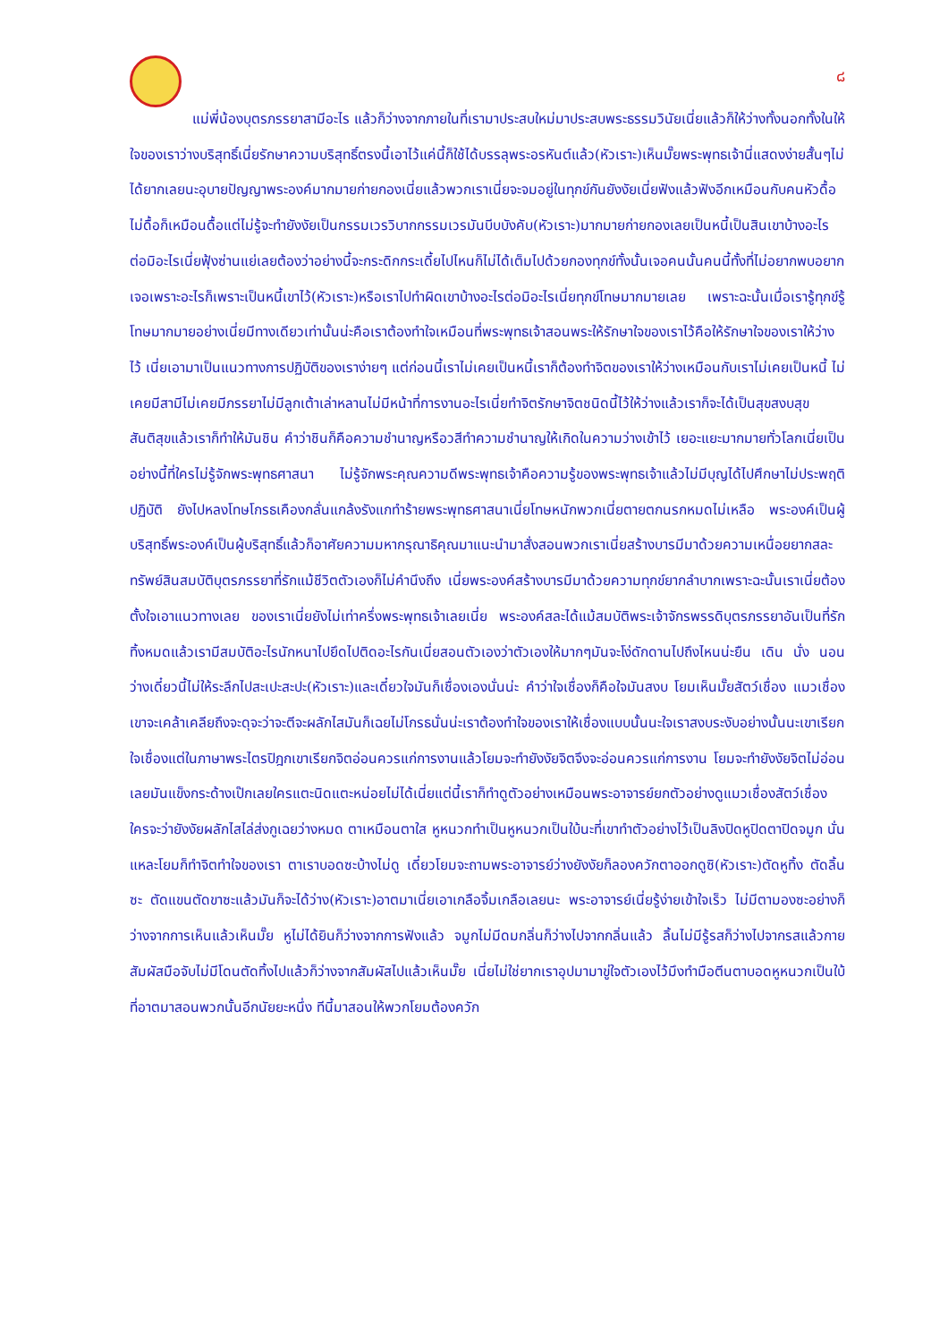๘
แม่พี่น้องบุตรภรรยาสามีอะไร แล้วก็ว่างจากภายในที่เรามาประสบใหม่มาประสบพระธรรมวินัยเนี่ยแล้วก็ให้ว่างทั้งนอกทั้งในให้ใจของเราว่างบริสุทธิ์เนี่ยรักษาความบริสุทธิ์ตรงนี้เอาไว้แค่นี้ก็ใช้ได้บรรลุพระอรหันต์แล้ว(หัวเราะ)เห็นมั๊ยพระพุทธเจ้านี่แสดงง่ายสั้นๆไม่ได้ยากเลยนะอุบายปัญญาพระองค์มากมายก่ายกองเนี่ยแล้วพวกเราเนี่ยจะจมอยู่ในทุกข์กันยังงัยเนี่ยฟังแล้วฟังอีกเหมือนกับคนหัวดื้อไม่ดื้อก็เหมือนดื้อแต่ไม่รู้จะทำยังงัยเป็นกรรมเวรวิบากกรรมเวรมันบีบบังคับ(หัวเราะ)มากมายก่ายกองเลยเป็นหนี้เป็นสินเขาบ้างอะไรต่อมิอะไรเนี่ยฟุ้งซ่านแย่เลยต้องว่าอย่างนี้จะกระดิกกระเดี้ยไปไหนก็ไม่ได้เต็มไปด้วยกองทุกข์ทั้งนั้นเจอคนนั้นคนนี้ทั้งที่ไม่อยากพบอยากเจอเพราะอะไรก็เพราะเป็นหนี้เขาไว้(หัวเราะ)หรือเราไปทำผิดเขาบ้างอะไรต่อมิอะไรเนี่ยทุกข์โทษมากมายเลย เพราะฉะนั้นเมื่อเรารู้ทุกข์รู้โทษมากมายอย่างเนี่ยมีทางเดียวเท่านั้นน่ะคือเราต้องทำใจเหมือนที่พระพุทธเจ้าสอนพระให้รักษาใจของเราไว้คือให้รักษาใจของเราให้ว่างไว้ เนี่ยเอามาเป็นแนวทางการปฏิบัติของเราง่ายๆ แต่ก่อนนี้เราไม่เคยเป็นหนี้เราก็ต้องทำจิตของเราให้ว่างเหมือนกับเราไม่เคยเป็นหนี้ ไม่เคยมีสามีไม่เคยมีภรรยาไม่มีลูกเต้าเล่าหลานไม่มีหน้าที่การงานอะไรเนี่ยทำจิตรักษาจิตชนิดนี้ไว้ให้ว่างแล้วเราก็จะได้เป็นสุขสงบสุขสันติสุขแล้วเราก็ทำให้มันชิน คำว่าชินก็คือความชำนาญหรือวสีทำความชำนาญให้เกิดในความว่างเข้าไว้ เยอะแยะมากมายทั่วโลกเนี่ยเป็นอย่างนี้ที่ใครไม่รู้จักพระพุทธศาสนา ไม่รู้จักพระคุณความดีพระพุทธเจ้าคือความรู้ของพระพุทธเจ้าแล้วไม่มีบุญได้ไปศึกษาไม่ประพฤติปฏิบัติ ยังไปหลงโทษโกรธเคืองกลั่นแกล้งรังแกทำร้ายพระพุทธศาสนาเนี่ยโทษหนักพวกเนี่ยตายตกนรกหมดไม่เหลือ พระองค์เป็นผู้บริสุทธิ์พระองค์เป็นผู้บริสุทธิ์แล้วก็อาศัยความมหากรุณาธิคุณมาแนะนำมาสั่งสอนพวกเราเนี่ยสร้างบารมีมาด้วยความเหนื่อยยากสละทรัพย์สินสมบัติบุตรภรรยาที่รักแม้ชีวิตตัวเองก็ไม่คำนึงถึง เนี่ยพระองค์สร้างบารมีมาด้วยความทุกข์ยากลำบากเพราะฉะนั้นเราเนี่ยต้องตั้งใจเอาแนวทางเลย ของเราเนี่ยยังไม่เท่าครึ่งพระพุทธเจ้าเลยเนี่ย พระองค์สละได้แม้สมบัติพระเจ้าจักรพรรดิบุตรภรรยาอันเป็นที่รักทิ้งหมดแล้วเรามีสมบัติอะไรนักหนาไปยึดไปติดอะไรกันเนี่ยสอนตัวเองว่าตัวเองให้มากๆมันจะโง่ดักดานไปถึงไหนน่ะยืน เดิน นั่ง นอนว่างเดี๋ยวนี้ไม่ให้ระลึกไปสะเปะสะปะ(หัวเราะ)และเดี๋ยวใจมันก็เชื่องเองนั่นน่ะ คำว่าใจเชื่องก็คือใจมันสงบ โยมเห็นมั๊ยสัตว์เชื่อง แมวเชื่องเขาจะเคล้าเคลียถึงจะดุจะว่าจะตีจะผลักไสมันก็เฉยไม่โกรธนั่นน่ะเราต้องทำใจของเราให้เชื่องแบบนั้นนะใจเราสงบระงับอย่างนั้นนะเขาเรียกใจเชื่องแต่ในภาษาพระไตรปิฎกเขาเรียกจิตอ่อนควรแก่การงานแล้วโยมจะทำยังงัยจิตจึงจะอ่อนควรแก่การงาน โยมจะทำยังงัยจิตไม่อ่อนเลยมันแข็งกระด้างเป๊กเลยใครแตะนิดแตะหน่อยไม่ได้เนี่ยแต่นี้เราก็ทำดูตัวอย่างเหมือนพระอาจารย์ยกตัวอย่างดูแมวเชื่องสัตว์เชื่อง ใครจะว่ายังงัยผลักไสไล่ส่งกูเฉยว่างหมด ตาเหมือนตาใส หูหนวกทำเป็นหูหนวกเป็นใบ้นะที่เขาทำตัวอย่างไว้เป็นลิงปิดหูปิดตาปิดจมูก นั่นแหละโยมก็ทำจิตทำใจของเรา ตาเราบอดซะบ้างไม่ดู เดี๋ยวโยมจะถามพระอาจารย์ว่างยังงัยก็ลองควักตาออกดูซิ(หัวเราะ)ตัดหูทิ้ง ตัดลิ้นซะ ตัดแขนตัดขาซะแล้วมันก็จะได้ว่าง(หัวเราะ)อาตมาเนี่ยเอาเกลือจิ้มเกลือเลยนะ พระอาจารย์เนี่ยรู้ง่ายเข้าใจเร็ว ไม่มีตามองซะอย่างก็ว่างจากการเห็นแล้วเห็นมั๊ย หูไม่ได้ยินก็ว่างจากการฟังแล้ว จมูกไม่มีดมกลิ่นก็ว่างไปจากกลิ่นแล้ว ลิ้นไม่มีรู้รสก็ว่างไปจากรสแล้วกายสัมผัสมือจับไม่มีโดนตัดทิ้งไปแล้วก็ว่างจากสัมผัสไปแล้วเห็นมั๊ย เนี่ยไม่ใช่ยากเราอุปมามาขู่ใจตัวเองไว้มึงทำมือตีนตาบอดหูหนวกเป็นใบ้ ที่อาตมาสอนพวกนั้นอีกนัยยะหนึ่ง ทีนี้มาสอนให้พวกโยมต้องควัก